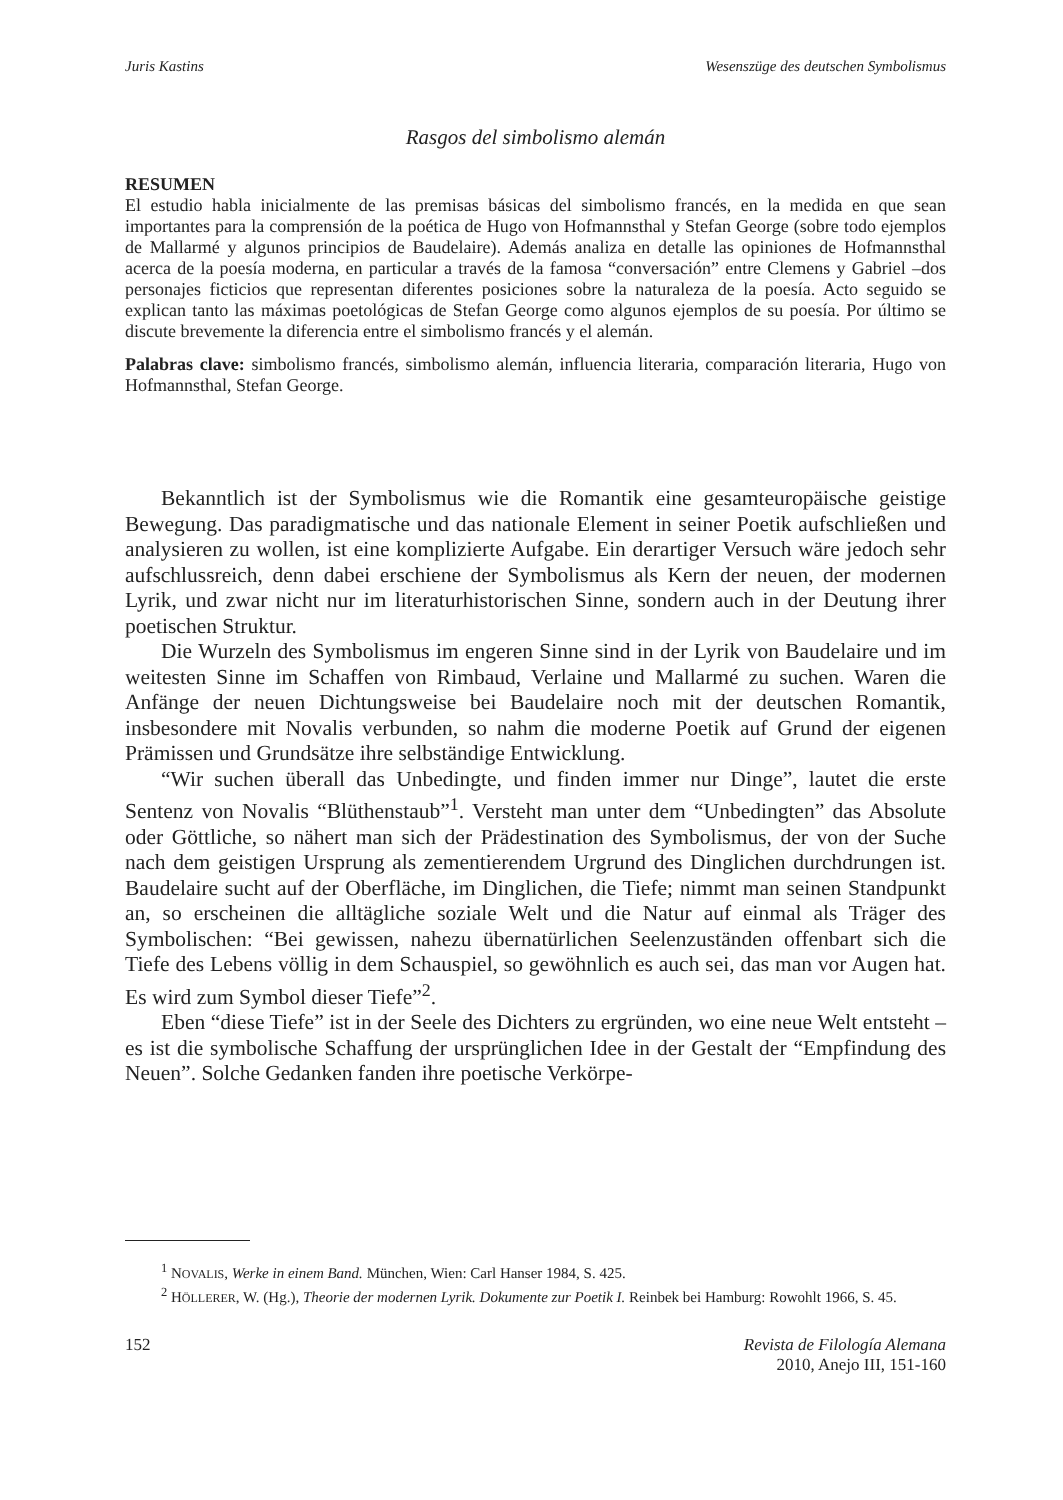Juris Kastins Wesenszüge des deutschen Symbolismus
Rasgos del simbolismo alemán
RESUMEN
El estudio habla inicialmente de las premisas básicas del simbolismo francés, en la medida en que sean importantes para la comprensión de la poética de Hugo von Hofmannsthal y Stefan George (sobre todo ejemplos de Mallarmé y algunos principios de Baudelaire). Además analiza en detalle las opiniones de Hofmannsthal acerca de la poesía moderna, en particular a través de la famosa “conversación” entre Clemens y Gabriel –dos personajes ficticios que representan diferentes posiciones sobre la naturaleza de la poesía. Acto seguido se explican tanto las máximas poetológicas de Stefan George como algunos ejemplos de su poesía. Por último se discute brevemente la diferencia entre el simbolismo francés y el alemán.
Palabras clave: simbolismo francés, simbolismo alemán, influencia literaria, comparación literaria, Hugo von Hofmannsthal, Stefan George.
Bekanntlich ist der Symbolismus wie die Romantik eine gesamteuropäische geistige Bewegung. Das paradigmatische und das nationale Element in seiner Poetik aufschließen und analysieren zu wollen, ist eine komplizierte Aufgabe. Ein derartiger Versuch wäre jedoch sehr aufschlussreich, denn dabei erschiene der Symbolismus als Kern der neuen, der modernen Lyrik, und zwar nicht nur im literaturhistorischen Sinne, sondern auch in der Deutung ihrer poetischen Struktur.
Die Wurzeln des Symbolismus im engeren Sinne sind in der Lyrik von Baudelaire und im weitesten Sinne im Schaffen von Rimbaud, Verlaine und Mallarmé zu suchen. Waren die Anfänge der neuen Dichtungsweise bei Baudelaire noch mit der deutschen Romantik, insbesondere mit Novalis verbunden, so nahm die moderne Poetik auf Grund der eigenen Prämissen und Grundsätze ihre selbständige Entwicklung.
“Wir suchen überall das Unbedingte, und finden immer nur Dinge”, lautet die erste Sentenz von Novalis “Blüthenstaub”<sup>1</sup>. Versteht man unter dem “Unbedingten” das Absolute oder Göttliche, so nähert man sich der Prädestination des Symbolismus, der von der Suche nach dem geistigen Ursprung als zementierendem Urgrund des Dinglichen durchdrungen ist. Baudelaire sucht auf der Oberfläche, im Dinglichen, die Tiefe; nimmt man seinen Standpunkt an, so erscheinen die alltägliche soziale Welt und die Natur auf einmal als Träger des Symbolischen: “Bei gewissen, nahezu übernatürlichen Seelenzuständen offenbart sich die Tiefe des Lebens völlig in dem Schauspiel, so gewöhnlich es auch sei, das man vor Augen hat. Es wird zum Symbol dieser Tiefe”<sup>2</sup>.
Eben “diese Tiefe” ist in der Seele des Dichters zu ergründen, wo eine neue Welt entsteht – es ist die symbolische Schaffung der ursprünglichen Idee in der Gestalt der “Empfindung des Neuen”. Solche Gedanken fanden ihre poetische Verkörpe-
<sup>1</sup> NOVALIS, Werke in einem Band. München, Wien: Carl Hanser 1984, S. 425.
<sup>2</sup> HÖLLERER, W. (Hg.), Theorie der modernen Lyrik. Dokumente zur Poetik I. Reinbek bei Hamburg: Rowohlt 1966, S. 45.
152 Revista de Filología Alemana
2010, Anejo III, 151-160